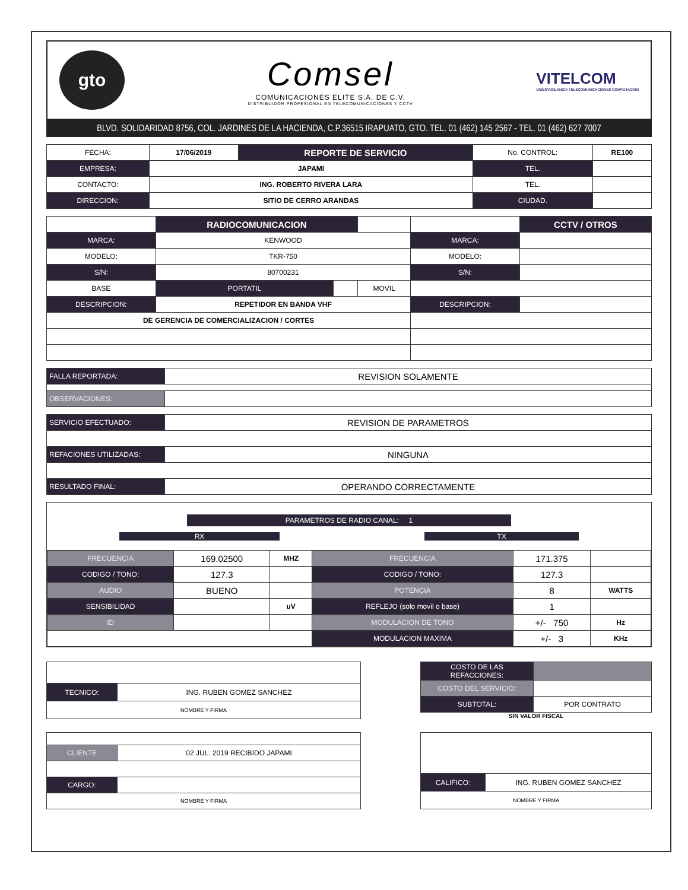gto
Comsel
COMUNICACIONES ELITE S.A. DE C.V.
DISTRIBUIDOR PROFESIONAL EN TELECOMUNICACIONES Y CCTV
VITELCOM
VIDEOVIGILANCIA TELECOMUNICACIONES COMPUTACIÓN
BLVD. SOLIDARIDAD 8756, COL. JARDINES DE LA HACIENDA, C.P.36515 IRAPUATO, GTO. TEL. 01 (462) 145 2567 - TEL. 01 (462) 627 7007
| FECHA: | 17/06/2019 | REPORTE DE SERVICIO | No. CONTROL: | RE100 |
| EMPRESA: | JAPAMI | | TEL. | |
| CONTACTO: | ING. ROBERTO RIVERA LARA | | TEL. | |
| DIRECCION: | SITIO DE CERRO ARANDAS | | CIUDAD. | |
| | RADIOCOMUNICACION | | | | CCTV / OTROS |
| MARCA: | KENWOOD | | | MARCA: | |
| MODELO: | TKR-750 | | | MODELO: | |
| S/N: | 80700231 | | | S/N: | |
| BASE | PORTATIL | | MOVIL | | |
| DESCRIPCION: | REPETIDOR EN BANDA VHF | | | DESCRIPCION: | |
| DE GERENCIA DE COMERCIALIZACION / CORTES | | | | | |
| FALLA REPORTADA: | REVISION SOLAMENTE |
| OBSERVACIONES: | |
| SERVICIO EFECTUADO: | REVISION DE PARAMETROS |
| REFACIONES UTILIZADAS: | NINGUNA |
| RESULTADO FINAL: | OPERANDO CORRECTAMENTE |
PARAMETROS DE RADIO CANAL: 1
RX TX
| FRECUENCIA | 169.02500 | MHZ | FRECUENCIA | 171.375 | |
| CODIGO / TONO: | 127.3 | | CODIGO / TONO: | 127.3 | |
| AUDIO | BUENO | | POTENCIA | 8 | WATTS |
| SENSIBILIDAD | | uV | REFLEJO (solo movil o base) | 1 | |
| ID | | | MODULACION DE TONO | +/- 750 | Hz |
| | | | MODULACION MAXIMA | +/- 3 | KHz |
| TECNICO: | ING. RUBEN GOMEZ SANCHEZ |
| NOMBRE Y FIRMA | |
| COSTO DE LAS REFACCIONES: | |
| COSTO DEL SERVICIO: | |
| SUBTOTAL: | POR CONTRATO |
SIN VALOR FISCAL
| CLIENTE | 02 JUL. 2019 RECIBIDO JAPAMI |
| CARGO: | |
| NOMBRE Y FIRMA | |
| CALIFICO: | ING. RUBEN GOMEZ SANCHEZ |
| NOMBRE Y FIRMA | |